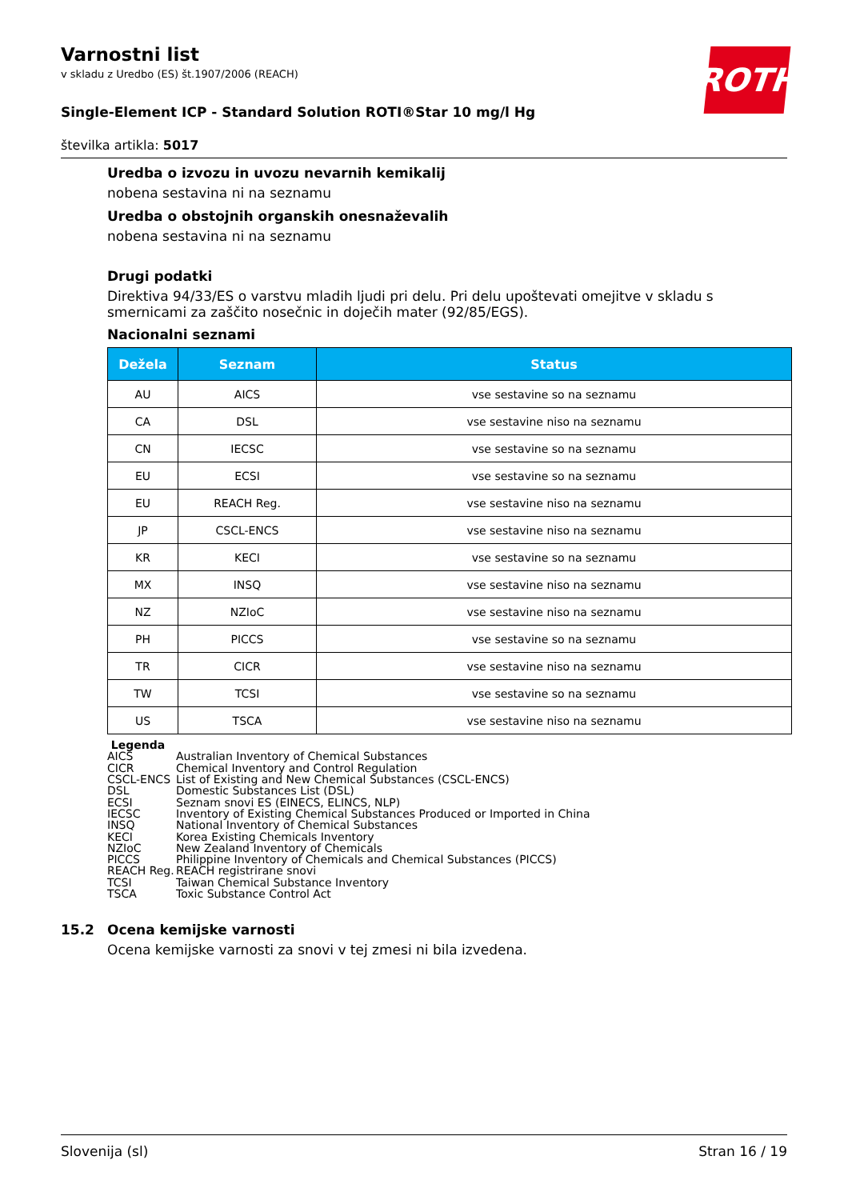ROTH
Varnostni list
v skladu z Uredbo (ES) št.1907/2006 (REACH)
Single-Element ICP - Standard Solution ROTI®Star 10 mg/l Hg
številka artikla: 5017
Uredba o izvozu in uvozu nevarnih kemikalij
nobena sestavina ni na seznamu
Uredba o obstojnih organskih onesnaževalih
nobena sestavina ni na seznamu
Drugi podatki
Direktiva 94/33/ES o varstvu mladih ljudi pri delu. Pri delu upoštevati omejitve v skladu s smernicami za zaščito nosečnic in doječih mater (92/85/EGS).
Nacionalni seznami
| Dežela | Seznam | Status |
| --- | --- | --- |
| AU | AICS | vse sestavine so na seznamu |
| CA | DSL | vse sestavine niso na seznamu |
| CN | IECSC | vse sestavine so na seznamu |
| EU | ECSI | vse sestavine so na seznamu |
| EU | REACH Reg. | vse sestavine niso na seznamu |
| JP | CSCL-ENCS | vse sestavine niso na seznamu |
| KR | KECI | vse sestavine so na seznamu |
| MX | INSQ | vse sestavine niso na seznamu |
| NZ | NZIoC | vse sestavine niso na seznamu |
| PH | PICCS | vse sestavine so na seznamu |
| TR | CICR | vse sestavine niso na seznamu |
| TW | TCSI | vse sestavine so na seznamu |
| US | TSCA | vse sestavine niso na seznamu |
Legenda
AICS Australian Inventory of Chemical Substances
CICR Chemical Inventory and Control Regulation
CSCL-ENCS List of Existing and New Chemical Substances (CSCL-ENCS)
DSL Domestic Substances List (DSL)
ECSI Seznam snovi ES (EINECS, ELINCS, NLP)
IECSC Inventory of Existing Chemical Substances Produced or Imported in China
INSQ National Inventory of Chemical Substances
KECI Korea Existing Chemicals Inventory
NZIoC New Zealand Inventory of Chemicals
PICCS Philippine Inventory of Chemicals and Chemical Substances (PICCS)
REACH Reg. REACH registrirane snovi
TCSI Taiwan Chemical Substance Inventory
TSCA Toxic Substance Control Act
15.2 Ocena kemijske varnosti
Ocena kemijske varnosti za snovi v tej zmesi ni bila izvedena.
Slovenija (sl) Stran 16 / 19